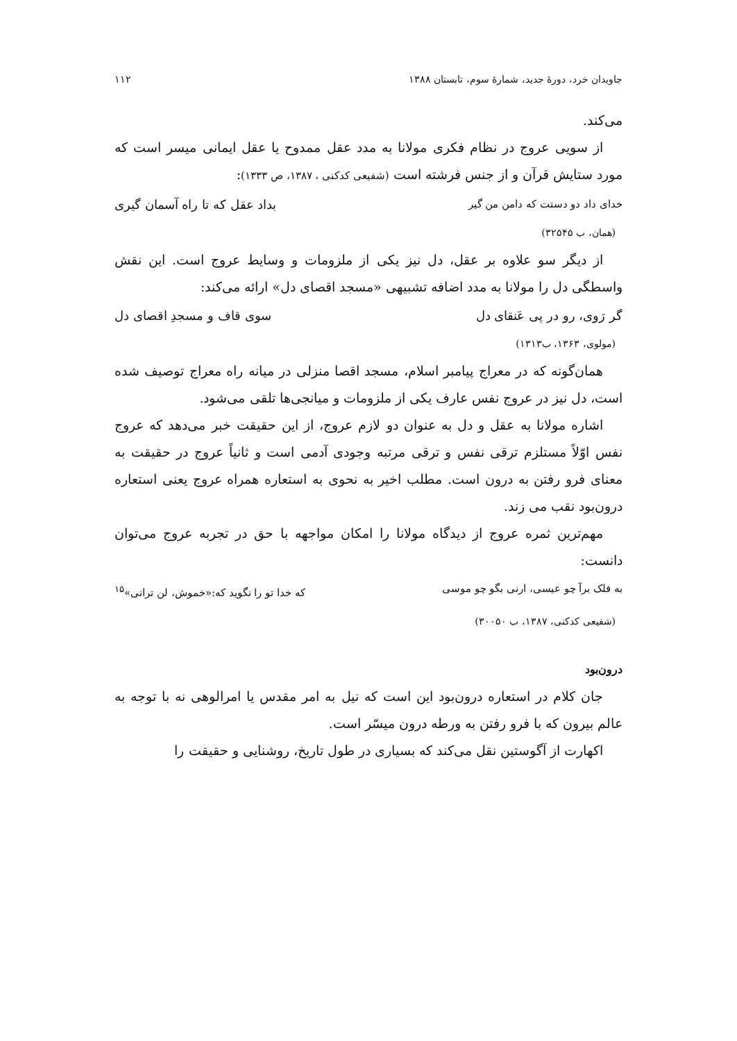جاویدان خرد، دورهٔ جدید، شمارهٔ سوم، تابستان ۱۳۸۸ ۱۱۲
می‌کند.
از سویی عروج در نظام فکری مولانا به مدد عقل ممدوح یا عقل ایمانی میسر است که مورد ستایش قرآن و از جنس فرشته است (شفیعی کدکنی ، ۱۳۸۷، ص ۱۳۳۳):
خدای داد دو دستت که دامن من گیر بداد عقل که تا راه آسمان گیری
(همان، ب ۳۲۵۴۵)
از دیگر سو علاوه بر عقل، دل نیز یکی از ملزومات و وسایط عروج است. این نقش واسطگی دل را مولانا به مدد اضافه تشبیهی «مسجد اقصای دل» ارائه می‌کند:
گر رَوی، رو در پی عَنقای دل سوی قاف و مسجدِ اقصای دل
(مولوی، ۱۳۶۳، ب۱۳۱۳)
همان‌گونه که در معراج پیامبر اسلام، مسجد اقصا منزلی در میانه راه معراج توصیف شده است، دل نیز در عروج نفس عارف یکی از ملزومات و میانجی‌ها تلقی می‌شود.
اشاره مولانا به عقل و دل به عنوان دو لازم عروج، از این حقیقت خبر می‌دهد که عروج نفس اوّلاً مستلزم ترقی نفس و ترقی مرتبه وجودی آدمی است و ثانیاً عروج در حقیقت به معنای فرو رفتن به درون است. مطلب اخیر به نحوی به استعاره همراه عروج یعنی استعاره درون‌بود نقب می زند.
مهم‌ترین ثمره عروج از دیدگاه مولانا را امکان مواجهه با حق در تجربه عروج می‌توان دانست:
به فلک برآ چو عیسی، ارنی بگو چو موسی که خدا تو را نگوید که:«خموش، لن ترانی»<sup>۱۵</sup>
(شفیعی کدکنی، ۱۳۸۷، ب ۳۰۰۵۰)
درون‌بود
جان کلام در استعاره درون‌بود این است که نیل به امر مقدس یا امرالوهی نه با توجه به عالم بیرون که با فرو رفتن به ورطه درون میسّر است.
اکهارت از آگوستین نقل می‌کند که بسیاری در طول تاریخ، روشنایی و حقیقت را